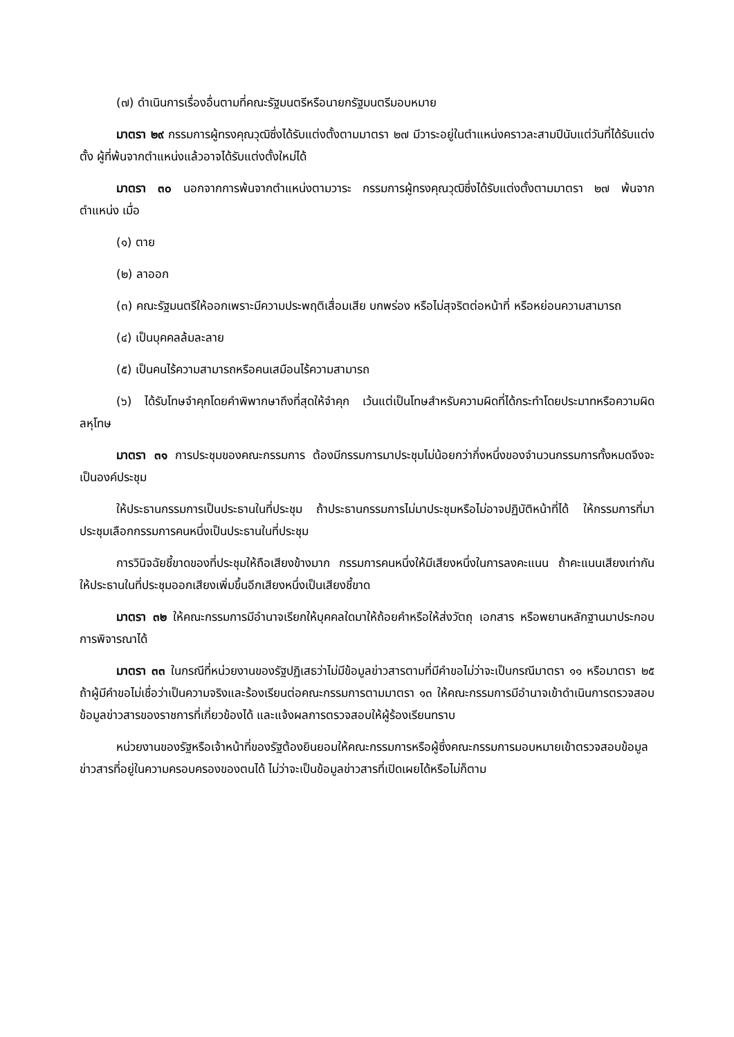(๗) ดำเนินการเรื่องอื่นตามที่คณะรัฐมนตรีหรือนายกรัฐมนตรีมอบหมาย
มาตรา ๒๙ กรรมการผู้ทรงคุณวุฒิซึ่งได้รับแต่งตั้งตามมาตรา ๒๗ มีวาระอยู่ในตำแหน่งคราวละสามปีนับแต่วันที่ได้รับแต่งตั้ง ผู้ที่พ้นจากตำแหน่งแล้วอาจได้รับแต่งตั้งใหม่ได้
มาตรา ๓๐ นอกจากการพ้นจากตำแหน่งตามวาระ กรรมการผู้ทรงคุณวุฒิซึ่งได้รับแต่งตั้งตามมาตรา ๒๗ พ้นจากตำแหน่ง เมื่อ
(๑) ตาย
(๒) ลาออก
(๓) คณะรัฐมนตรีให้ออกเพราะมีความประพฤติเสื่อมเสีย บกพร่อง หรือไม่สุจริตต่อหน้าที่ หรือหย่อนความสามารถ
(๔) เป็นบุคคลล้มละลาย
(๕) เป็นคนไร้ความสามารถหรือคนเสมือนไร้ความสามารถ
(๖) ได้รับโทษจำคุกโดยคำพิพากษาถึงที่สุดให้จำคุก เว้นแต่เป็นโทษสำหรับความผิดที่ได้กระทำโดยประมาทหรือความผิดลหุโทษ
มาตรา ๓๑ การประชุมของคณะกรรมการ ต้องมีกรรมการมาประชุมไม่น้อยกว่ากึ่งหนึ่งของจำนวนกรรมการทั้งหมดจึงจะเป็นองค์ประชุม
ให้ประธานกรรมการเป็นประธานในที่ประชุม ถ้าประธานกรรมการไม่มาประชุมหรือไม่อาจปฏิบัติหน้าที่ได้ ให้กรรมการที่มาประชุมเลือกกรรมการคนหนึ่งเป็นประธานในที่ประชุม
การวินิจฉัยชี้ขาดของที่ประชุมให้ถือเสียงข้างมาก กรรมการคนหนึ่งให้มีเสียงหนึ่งในการลงคะแนน ถ้าคะแนนเสียงเท่ากัน ให้ประธานในที่ประชุมออกเสียงเพิ่มขึ้นอีกเสียงหนึ่งเป็นเสียงชี้ขาด
มาตรา ๓๒ ให้คณะกรรมการมีอำนาจเรียกให้บุคคลใดมาให้ถ้อยคำหรือให้ส่งวัตถุ เอกสาร หรือพยานหลักฐานมาประกอบการพิจารณาได้
มาตรา ๓๓ ในกรณีที่หน่วยงานของรัฐปฏิเสธว่าไม่มีข้อมูลข่าวสารตามที่มีคำขอไม่ว่าจะเป็นกรณีมาตรา ๑๑ หรือมาตรา ๒๕ ถ้าผู้มีคำขอไม่เชื่อว่าเป็นความจริงและร้องเรียนต่อคณะกรรมการตามมาตรา ๑๓ ให้คณะกรรมการมีอำนาจเข้าดำเนินการตรวจสอบข้อมูลข่าวสารของราชการที่เกี่ยวข้องได้ และแจ้งผลการตรวจสอบให้ผู้ร้องเรียนทราบ
หน่วยงานของรัฐหรือเจ้าหน้าที่ของรัฐต้องยินยอมให้คณะกรรมการหรือผู้ซึ่งคณะกรรมการมอบหมายเข้าตรวจสอบข้อมูลข่าวสารที่อยู่ในความครอบครองของตนได้ ไม่ว่าจะเป็นข้อมูลข่าวสารที่เปิดเผยได้หรือไม่ก็ตาม